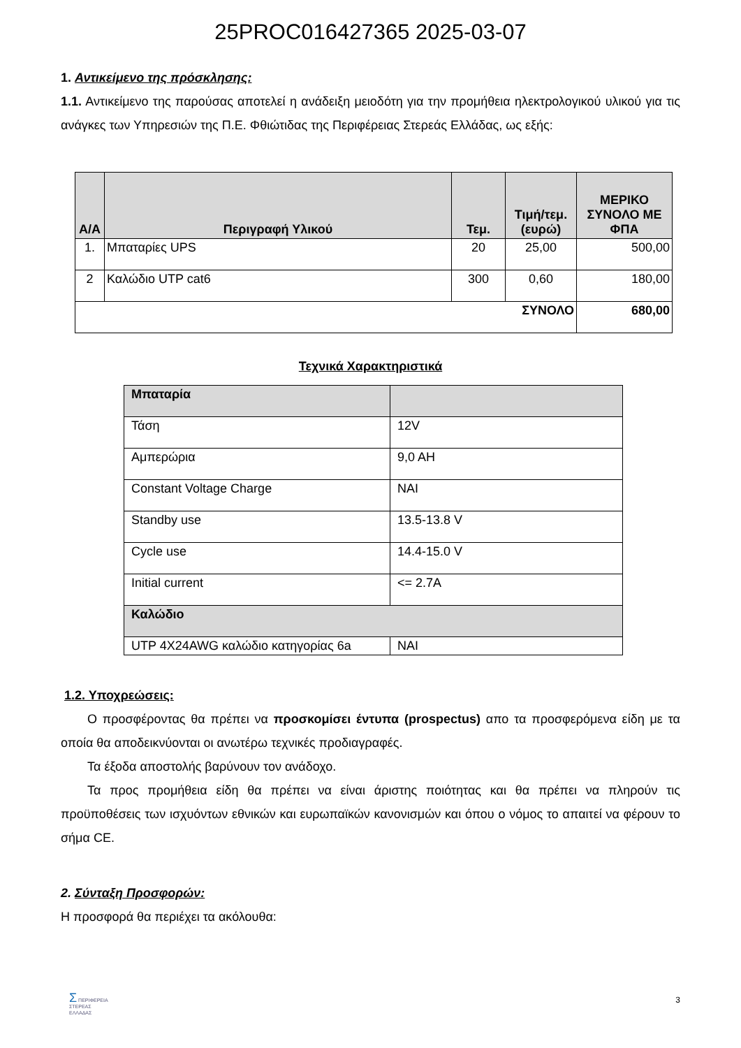25PROC016427365 2025-03-07
1. Αντικείμενο της πρόσκλησης:
1.1. Αντικείμενο της παρούσας αποτελεί η ανάδειξη μειοδότη για την προμήθεια ηλεκτρολογικού υλικού για τις ανάγκες των Υπηρεσιών της Π.Ε. Φθιώτιδας της Περιφέρειας Στερεάς Ελλάδας, ως εξής:
| Α/Α | Περιγραφή Υλικού | Τεμ. | Τιμή/τεμ. (ευρώ) | ΜΕΡΙΚΟ ΣΥΝΟΛΟ ΜΕ ΦΠΑ |
| --- | --- | --- | --- | --- |
| 1. | Μπαταρίες UPS | 20 | 25,00 | 500,00 |
| 2 | Καλώδιο UTP cat6 | 300 | 0,60 | 180,00 |
| ΣΥΝΟΛΟ | | | | 680,00 |
Τεχνικά Χαρακτηριστικά
| Μπαταρία | |
| Τάση | 12V |
| Αμπερώρια | 9,0 AH |
| Constant Voltage Charge | ΝΑΙ |
| Standby use | 13.5-13.8 V |
| Cycle use | 14.4-15.0 V |
| Initial current | <= 2.7A |
| Καλώδιο | |
| UTP 4X24AWG καλώδιο κατηγορίας 6a | ΝΑΙ |
1.2. Υποχρεώσεις:
Ο προσφέροντας θα πρέπει να προσκομίσει έντυπα (prospectus) απο τα προσφερόμενα είδη με τα οποία θα αποδεικνύονται οι ανωτέρω τεχνικές προδιαγραφές.
Τα έξοδα αποστολής βαρύνουν τον ανάδοχο.
Τα προς προμήθεια είδη θα πρέπει να είναι άριστης ποιότητας και θα πρέπει να πληρούν τις προϋποθέσεις των ισχυόντων εθνικών και ευρωπαϊκών κανονισμών και όπου ο νόμος το απαιτεί να φέρουν το σήμα CE.
2. Σύνταξη Προσφορών:
Η προσφορά θα περιέχει τα ακόλουθα:
Σ ΠΕΡΙΦΕΡΕΙΑ
ΣΤΕΡΕΑΣ
ΕΛΛΑΔΑΣ
3